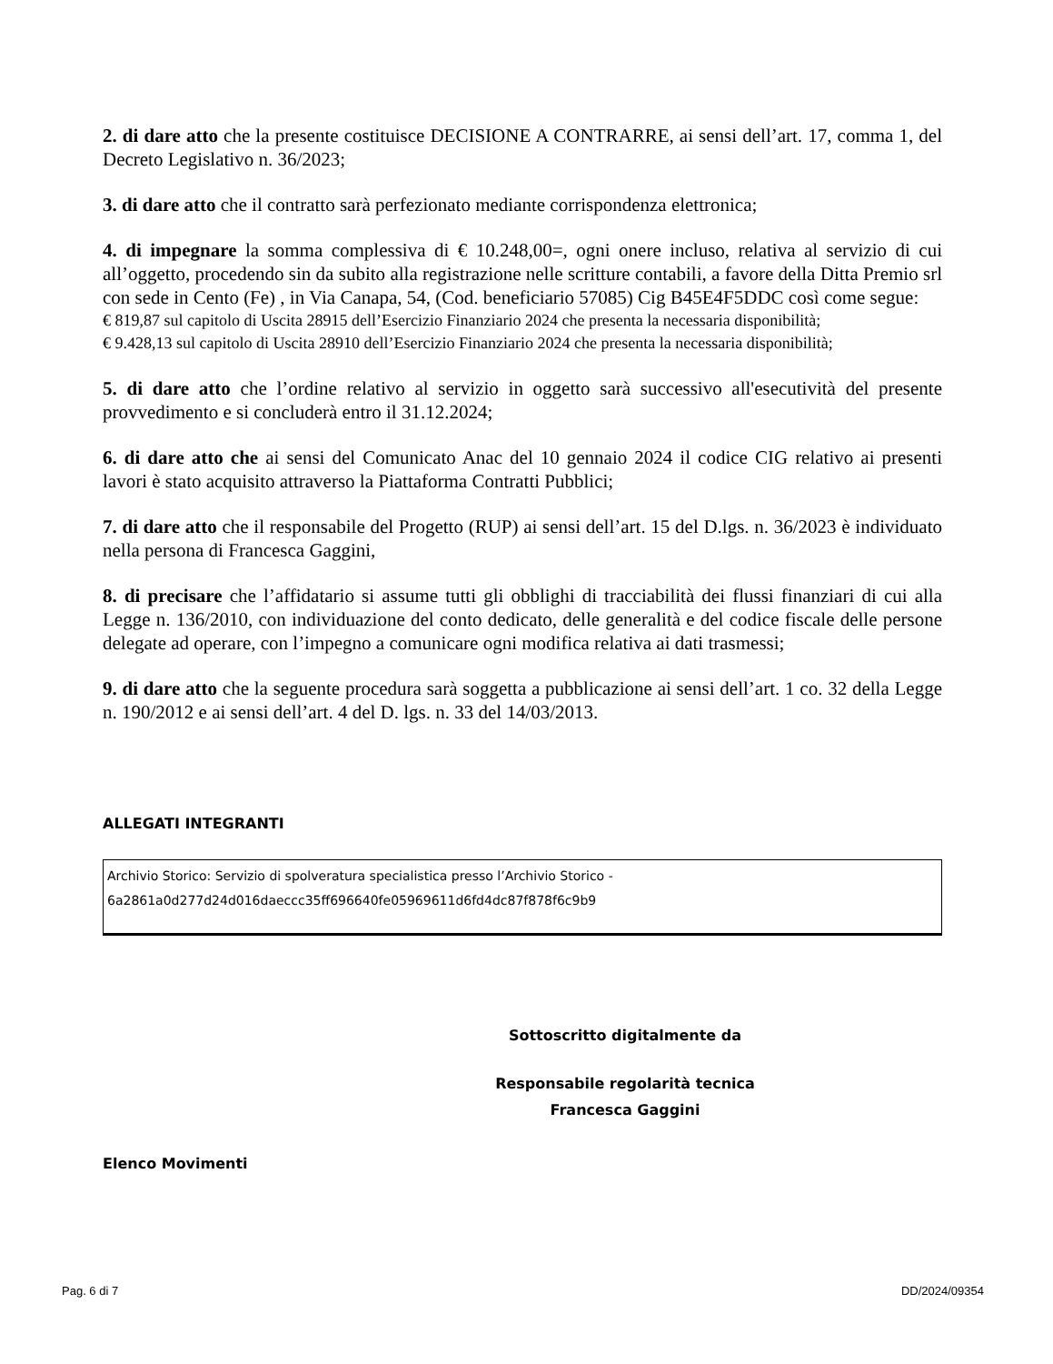2. di dare atto che la presente costituisce DECISIONE A CONTRARRE, ai sensi dell’art. 17, comma 1, del Decreto Legislativo n. 36/2023;
3. di dare atto che il contratto sarà perfezionato mediante corrispondenza elettronica;
4. di impegnare la somma complessiva di € 10.248,00=, ogni onere incluso, relativa al servizio di cui all’oggetto, procedendo sin da subito alla registrazione nelle scritture contabili, a favore della Ditta Premio srl con sede in Cento (Fe) , in Via Canapa, 54, (Cod. beneficiario 57085) Cig B45E4F5DDC così come segue:
€ 819,87 sul capitolo di Uscita 28915 dell’Esercizio Finanziario 2024 che presenta la necessaria disponibilità;
€ 9.428,13 sul capitolo di Uscita 28910 dell’Esercizio Finanziario 2024 che presenta la necessaria disponibilità;
5. di dare atto che l’ordine relativo al servizio in oggetto sarà successivo all'esecutività del presente provvedimento e si concluderà entro il 31.12.2024;
6. di dare atto che ai sensi del Comunicato Anac del 10 gennaio 2024 il codice CIG relativo ai presenti lavori è stato acquisito attraverso la Piattaforma Contratti Pubblici;
7. di dare atto che il responsabile del Progetto (RUP) ai sensi dell’art. 15 del D.lgs. n. 36/2023 è individuato nella persona di Francesca Gaggini,
8. di precisare che l’affidatario si assume tutti gli obblighi di tracciabilità dei flussi finanziari di cui alla Legge n. 136/2010, con individuazione del conto dedicato, delle generalità e del codice fiscale delle persone delegate ad operare, con l’impegno a comunicare ogni modifica relativa ai dati trasmessi;
9. di dare atto che la seguente procedura sarà soggetta a pubblicazione ai sensi dell’art. 1 co. 32 della Legge n. 190/2012 e ai sensi dell’art. 4 del D. lgs. n. 33 del 14/03/2013.
ALLEGATI INTEGRANTI
Archivio Storico: Servizio di spolveratura specialistica presso l’Archivio Storico -
6a2861a0d277d24d016daeccc35ff696640fe05969611d6fd4dc87f878f6c9b9
Sottoscritto digitalmente da
Responsabile regolarità tecnica
Francesca Gaggini
Elenco Movimenti
Pag. 6 di 7 DD/2024/09354